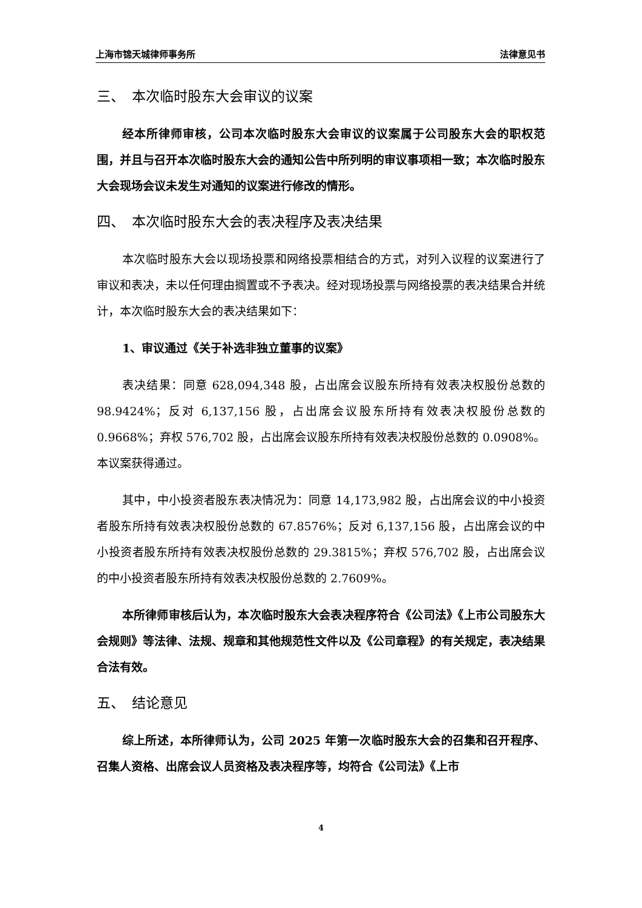上海市锦天城律师事务所 法律意见书
三、　本次临时股东大会审议的议案
经本所律师审核，公司本次临时股东大会审议的议案属于公司股东大会的职权范围，并且与召开本次临时股东大会的通知公告中所列明的审议事项相一致；本次临时股东大会现场会议未发生对通知的议案进行修改的情形。
四、　本次临时股东大会的表决程序及表决结果
本次临时股东大会以现场投票和网络投票相结合的方式，对列入议程的议案进行了审议和表决，未以任何理由搁置或不予表决。经对现场投票与网络投票的表决结果合并统计，本次临时股东大会的表决结果如下：
1、审议通过《关于补选非独立董事的议案》
表决结果：同意 628,094,348 股，占出席会议股东所持有效表决权股份总数的 98.9424%；反对 6,137,156 股，占出席会议股东所持有效表决权股份总数的 0.9668%；弃权 576,702 股，占出席会议股东所持有效表决权股份总数的 0.0908%。本议案获得通过。
其中，中小投资者股东表决情况为：同意 14,173,982 股，占出席会议的中小投资者股东所持有效表决权股份总数的 67.8576%；反对 6,137,156 股，占出席会议的中小投资者股东所持有效表决权股份总数的 29.3815%；弃权 576,702 股，占出席会议的中小投资者股东所持有效表决权股份总数的 2.7609%。
本所律师审核后认为，本次临时股东大会表决程序符合《公司法》《上市公司股东大会规则》等法律、法规、规章和其他规范性文件以及《公司章程》的有关规定，表决结果合法有效。
五、　结论意见
综上所述，本所律师认为，公司 2025 年第一次临时股东大会的召集和召开程序、召集人资格、出席会议人员资格及表决程序等，均符合《公司法》《上市
4